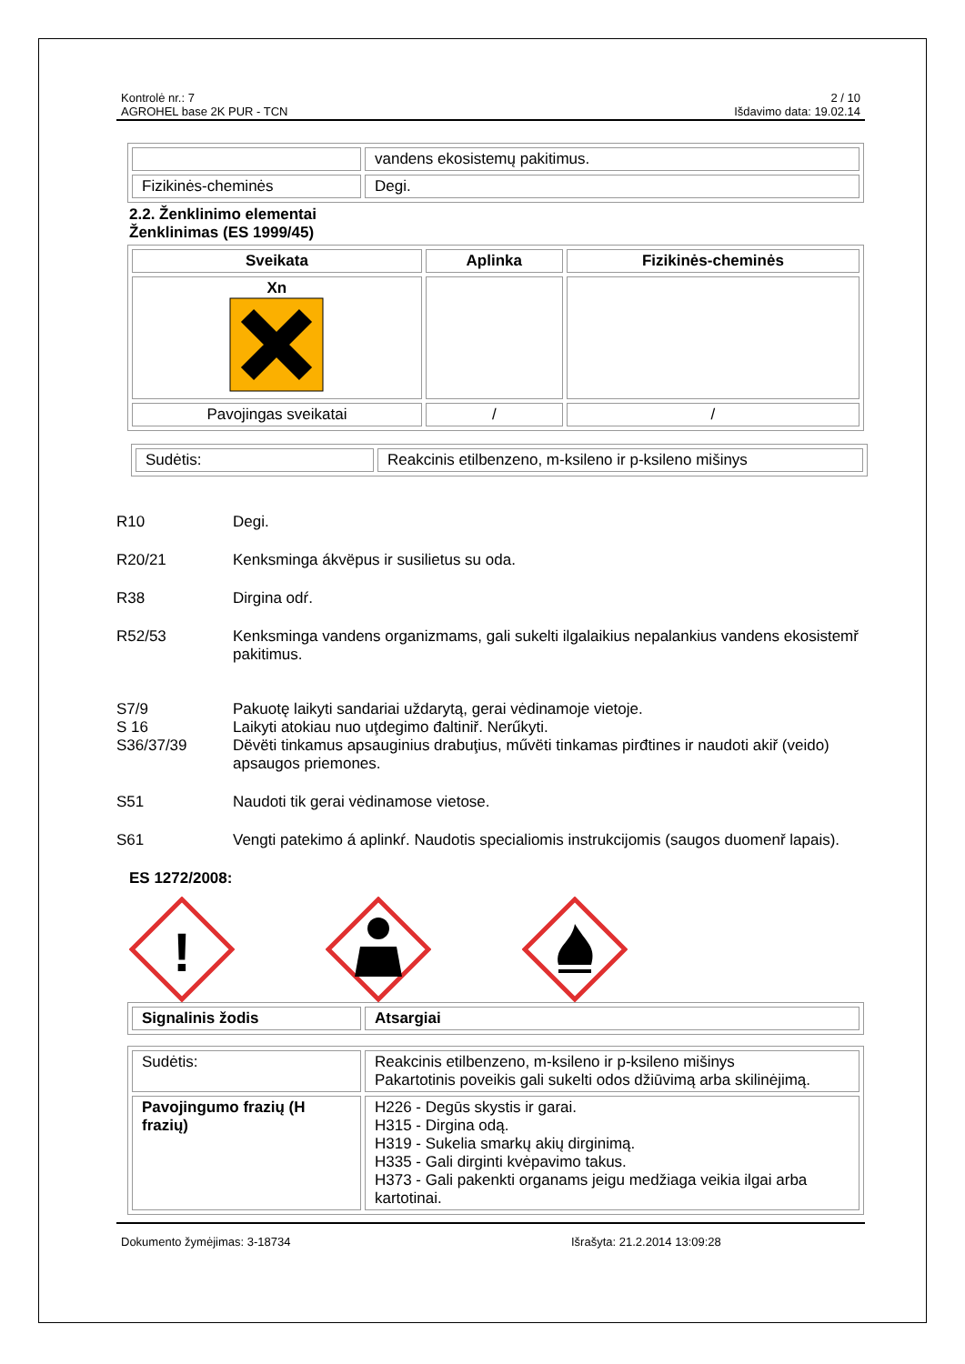Kontrolė nr.: 7
AGROHEL base 2K PUR - TCN
2 / 10
Išdavimo data: 19.02.14
| | vandens ekosistemų pakitimus. |
| Fizikinės-cheminės | Degi. |
2.2. Ženklinimo elementai
Ženklinimas (ES 1999/45)
| Sveikata | Aplinka | Fizikinės-cheminės |
| --- | --- | --- |
| Xn | | |
| Pavojingas sveikatai | / | / |
| Sudėtis: | Reakcinis etilbenzeno, m-ksileno ir p-ksileno mišinys |
R10 Degi.
R20/21 Kenksminga ákvëpus ir susilietus su oda.
R38 Dirgina odŕ.
R52/53 Kenksminga vandens organizmams, gali sukelti ilgalaikius nepalankius vandens ekosistemř pakitimus.
S7/9 Pakuotę laikyti sandariai uždarytą, gerai vėdinamoje vietoje.
S 16 Laikyti atokiau nuo uţdegimo đaltiniř. Nerűkyti.
S36/37/39 Dëvëti tinkamus apsauginius drabuţius, művëti tinkamas pirđtines ir naudoti akiř (veido) apsaugos priemones.
S51 Naudoti tik gerai vėdinamose vietose.
S61 Vengti patekimo á aplinkŕ. Naudotis specialiomis instrukcijomis (saugos duomenř lapais).
ES 1272/2008:
!
| Signalinis žodis | Atsargiai |
| Sudėtis: | Reakcinis etilbenzeno, m-ksileno ir p-ksileno mišinys Pakartotinis poveikis gali sukelti odos džiūvimą arba skilinėjimą. |
| Pavojingumo frazių (H frazių) | H226 - Degūs skystis ir garai. H315 - Dirgina odą. H319 - Sukelia smarkų akių dirginimą. H335 - Gali dirginti kvėpavimo takus. H373 - Gali pakenkti organams jeigu medžiaga veikia ilgai arba kartotinai. |
Dokumento žymėjimas: 3-18734 Išrašyta: 21.2.2014 13:09:28